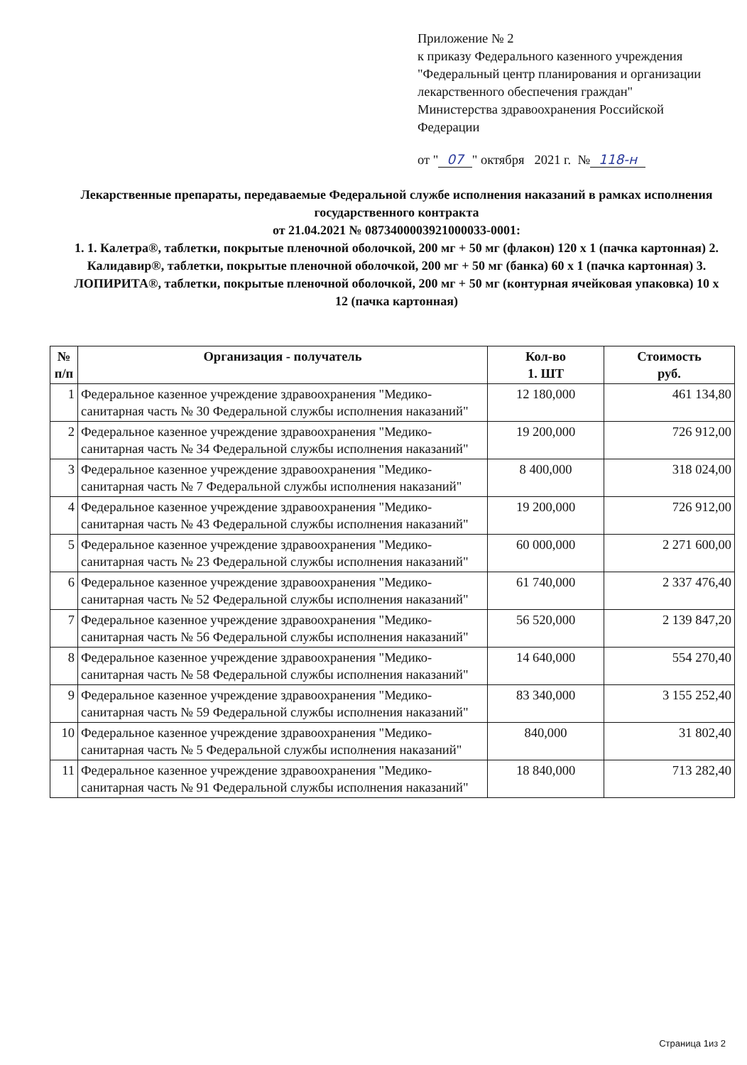Приложение № 2
к приказу Федерального казенного учреждения
"Федеральный центр планирования и организации
лекарственного обеспечения граждан"
Министерства здравоохранения Российской
Федерации
от " 07 " октября 2021 г. № 118-н
Лекарственные препараты, передаваемые Федеральной службе исполнения наказаний в рамках исполнения государственного контракта
от 21.04.2021 № 0873400003921000033-0001:
1. 1. Калетра®, таблетки, покрытые пленочной оболочкой, 200 мг + 50 мг (флакон) 120 x 1 (пачка картонная) 2. Калидавир®, таблетки, покрытые пленочной оболочкой, 200 мг + 50 мг (банка) 60 x 1 (пачка картонная) 3. ЛОПИРИТА®, таблетки, покрытые пленочной оболочкой, 200 мг + 50 мг (контурная ячейковая упаковка) 10 x 12 (пачка картонная)
| № п/п | Организация - получатель | Кол-во 1. ШТ | Стоимость руб. |
| --- | --- | --- | --- |
| 1 | Федеральное казенное учреждение здравоохранения "Медико-санитарная часть № 30 Федеральной службы исполнения наказаний" | 12 180,000 | 461 134,80 |
| 2 | Федеральное казенное учреждение здравоохранения "Медико-санитарная часть № 34 Федеральной службы исполнения наказаний" | 19 200,000 | 726 912,00 |
| 3 | Федеральное казенное учреждение здравоохранения "Медико-санитарная часть № 7 Федеральной службы исполнения наказаний" | 8 400,000 | 318 024,00 |
| 4 | Федеральное казенное учреждение здравоохранения "Медико-санитарная часть № 43 Федеральной службы исполнения наказаний" | 19 200,000 | 726 912,00 |
| 5 | Федеральное казенное учреждение здравоохранения "Медико-санитарная часть № 23 Федеральной службы исполнения наказаний" | 60 000,000 | 2 271 600,00 |
| 6 | Федеральное казенное учреждение здравоохранения "Медико-санитарная часть № 52 Федеральной службы исполнения наказаний" | 61 740,000 | 2 337 476,40 |
| 7 | Федеральное казенное учреждение здравоохранения "Медико-санитарная часть № 56 Федеральной службы исполнения наказаний" | 56 520,000 | 2 139 847,20 |
| 8 | Федеральное казенное учреждение здравоохранения "Медико-санитарная часть № 58 Федеральной службы исполнения наказаний" | 14 640,000 | 554 270,40 |
| 9 | Федеральное казенное учреждение здравоохранения "Медико-санитарная часть № 59 Федеральной службы исполнения наказаний" | 83 340,000 | 3 155 252,40 |
| 10 | Федеральное казенное учреждение здравоохранения "Медико-санитарная часть № 5 Федеральной службы исполнения наказаний" | 840,000 | 31 802,40 |
| 11 | Федеральное казенное учреждение здравоохранения "Медико-санитарная часть № 91 Федеральной службы исполнения наказаний" | 18 840,000 | 713 282,40 |
Страница 1из 2